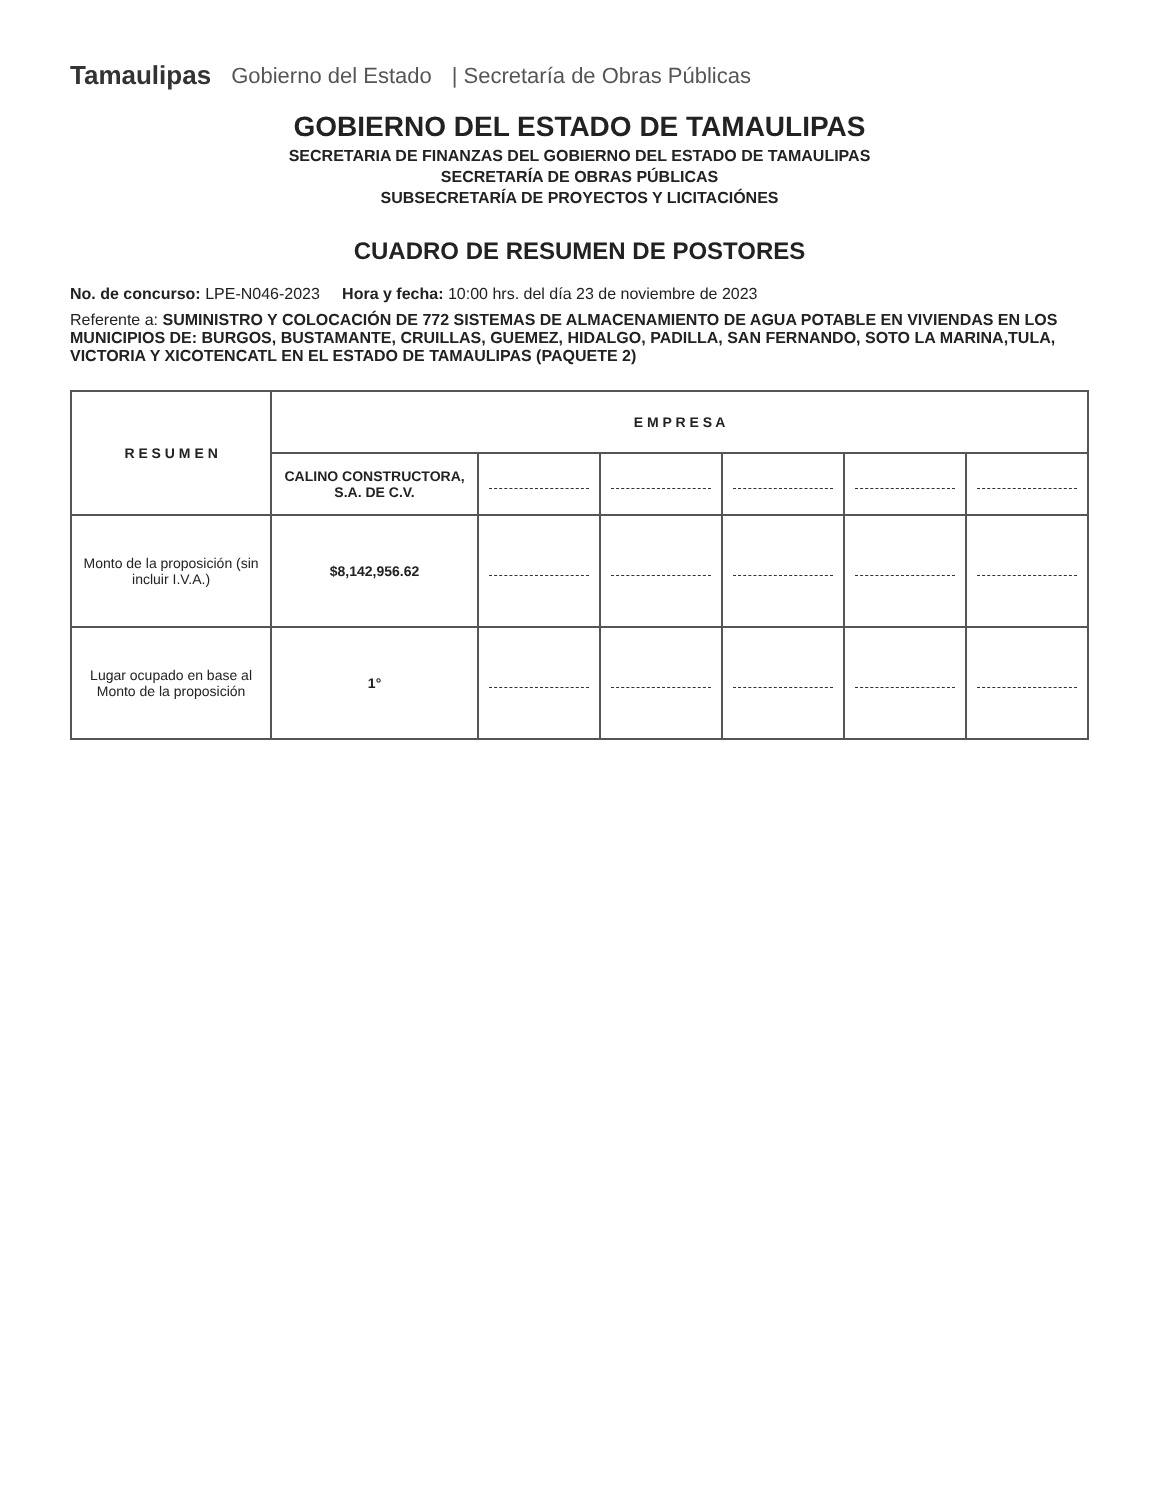Tamaulipas Gobierno del Estado | Secretaría de Obras Públicas
GOBIERNO DEL ESTADO DE TAMAULIPAS
SECRETARIA DE FINANZAS DEL GOBIERNO DEL ESTADO DE TAMAULIPAS
SECRETARÍA DE OBRAS PÚBLICAS
SUBSECRETARÍA DE PROYECTOS Y LICITACIÓNES
CUADRO DE RESUMEN DE POSTORES
No. de concurso: LPE-N046-2023 Hora y fecha: 10:00 hrs. del día 23 de noviembre de 2023
Referente a: SUMINISTRO Y COLOCACIÓN DE 772 SISTEMAS DE ALMACENAMIENTO DE AGUA POTABLE EN VIVIENDAS EN LOS MUNICIPIOS DE: BURGOS, BUSTAMANTE, CRUILLAS, GUEMEZ, HIDALGO, PADILLA, SAN FERNANDO, SOTO LA MARINA,TULA, VICTORIA Y XICOTENCATL EN EL ESTADO DE TAMAULIPAS (PAQUETE 2)
| R E S U M E N | E M P R E S A | | | | | |
| --- | --- | --- | --- | --- | --- | --- |
| | CALINO CONSTRUCTORA, S.A. DE C.V. | | | | | |
| Monto de la proposición (sin incluir I.V.A.) | $8,142,956.62 | | | | | |
| Lugar ocupado en base al Monto de la proposición | 1° | | | | | |